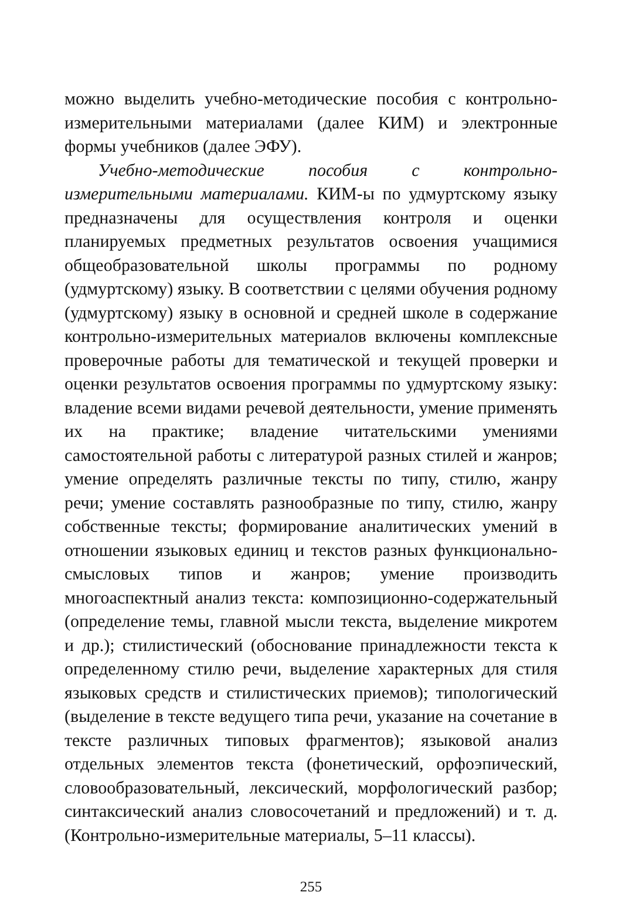можно выделить учебно-методические пособия с контрольно-измерительными материалами (далее КИМ) и электронные формы учебников (далее ЭФУ).
Учебно-методические пособия с контрольно-измерительными материалами. КИМ-ы по удмуртскому языку предназначены для осуществления контроля и оценки планируемых предметных результатов освоения учащимися общеобразовательной школы программы по родному (удмуртскому) языку. В соответствии с целями обучения родному (удмуртскому) языку в основной и средней школе в содержание контрольно-измерительных материалов включены комплексные проверочные работы для тематической и текущей проверки и оценки результатов освоения программы по удмуртскому языку: владение всеми видами речевой деятельности, умение применять их на практике; владение читательскими умениями самостоятельной работы с литературой разных стилей и жанров; умение определять различные тексты по типу, стилю, жанру речи; умение составлять разнообразные по типу, стилю, жанру собственные тексты; формирование аналитических умений в отношении языковых единиц и текстов разных функционально-смысловых типов и жанров; умение производить многоаспектный анализ текста: композиционно-содержательный (определение темы, главной мысли текста, выделение микротем и др.); стилистический (обоснование принадлежности текста к определенному стилю речи, выделение характерных для стиля языковых средств и стилистических приемов); типологический (выделение в тексте ведущего типа речи, указание на сочетание в тексте различных типовых фрагментов); языковой анализ отдельных элементов текста (фонетический, орфоэпический, словообразовательный, лексический, морфологический разбор; синтаксический анализ словосочетаний и предложений) и т. д. (Контрольно-измерительные материалы, 5–11 классы).
255